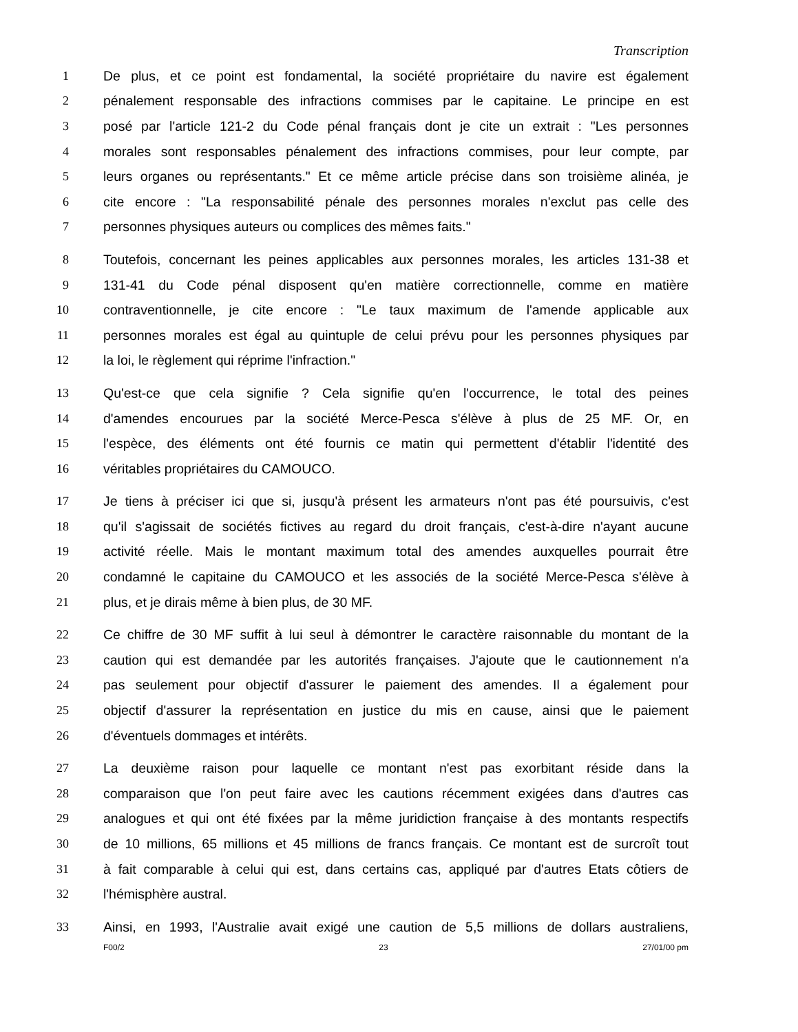Transcription
1 De plus, et ce point est fondamental, la société propriétaire du navire est également
2 pénalement responsable des infractions commises par le capitaine. Le principe en est
3 posé par l'article 121-2 du Code pénal français dont je cite un extrait : "Les personnes
4 morales sont responsables pénalement des infractions commises, pour leur compte, par
5 leurs organes ou représentants." Et ce même article précise dans son troisième alinéa, je
6 cite encore : "La responsabilité pénale des personnes morales n'exclut pas celle des
7 personnes physiques auteurs ou complices des mêmes faits."
8 Toutefois, concernant les peines applicables aux personnes morales, les articles 131-38 et
9 131-41 du Code pénal disposent qu'en matière correctionnelle, comme en matière
10 contraventionnelle, je cite encore : "Le taux maximum de l'amende applicable aux
11 personnes morales est égal au quintuple de celui prévu pour les personnes physiques par
12 la loi, le règlement qui réprime l'infraction."
13 Qu'est-ce que cela signifie ? Cela signifie qu'en l'occurrence, le total des peines
14 d'amendes encourues par la société Merce-Pesca s'élève à plus de 25 MF. Or, en
15 l'espèce, des éléments ont été fournis ce matin qui permettent d'établir l'identité des
16 véritables propriétaires du CAMOUCO.
17 Je tiens à préciser ici que si, jusqu'à présent les armateurs n'ont pas été poursuivis, c'est
18 qu'il s'agissait de sociétés fictives au regard du droit français, c'est-à-dire n'ayant aucune
19 activité réelle. Mais le montant maximum total des amendes auxquelles pourrait être
20 condamné le capitaine du CAMOUCO et les associés de la société Merce-Pesca s'élève à
21 plus, et je dirais même à bien plus, de 30 MF.
22 Ce chiffre de 30 MF suffit à lui seul à démontrer le caractère raisonnable du montant de la
23 caution qui est demandée par les autorités françaises. J'ajoute que le cautionnement n'a
24 pas seulement pour objectif d'assurer le paiement des amendes. Il a également pour
25 objectif d'assurer la représentation en justice du mis en cause, ainsi que le paiement
26 d'éventuels dommages et intérêts.
27 La deuxième raison pour laquelle ce montant n'est pas exorbitant réside dans la
28 comparaison que l'on peut faire avec les cautions récemment exigées dans d'autres cas
29 analogues et qui ont été fixées par la même juridiction française à des montants respectifs
30 de 10 millions, 65 millions et 45 millions de francs français. Ce montant est de surcroît tout
31 à fait comparable à celui qui est, dans certains cas, appliqué par d'autres Etats côtiers de
32 l'hémisphère austral.
33 Ainsi, en 1993, l'Australie avait exigé une caution de 5,5 millions de dollars australiens,
F00/2 23 27/01/00 pm